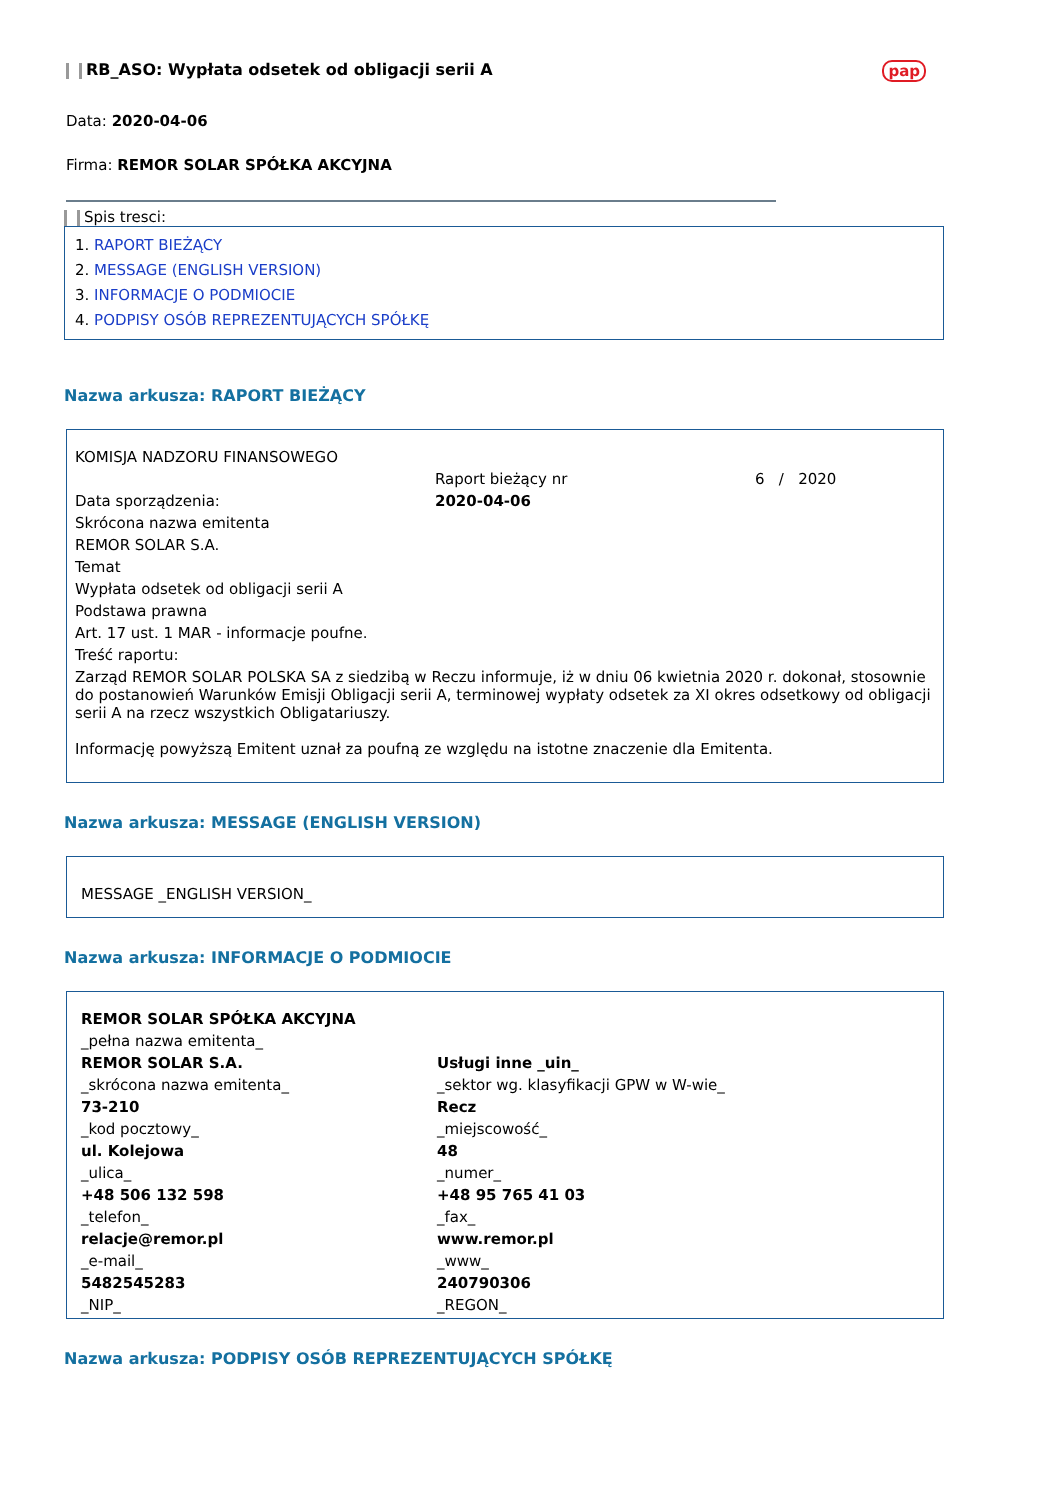RB_ASO: Wypłata odsetek od obligacji serii A pap
Data: 2020-04-06
Firma: REMOR SOLAR SPÓŁKA AKCYJNA
Spis tresci:
1. RAPORT BIEŻĄCY
2. MESSAGE (ENGLISH VERSION)
3. INFORMACJE O PODMIOCIE
4. PODPISY OSÓB REPREZENTUJĄCYCH SPÓŁKĘ
Nazwa arkusza: RAPORT BIEŻĄCY
| KOMISJA NADZORU FINANSOWEGO | | |
| | Raport bieżący nr | 6 / 2020 |
| Data sporządzenia: | 2020-04-06 | |
| Skrócona nazwa emitenta | | |
| REMOR SOLAR S.A. | | |
| Temat | | |
| Wypłata odsetek od obligacji serii A | | |
| Podstawa prawna | | |
| Art. 17 ust. 1 MAR - informacje poufne. | | |
| Treść raportu: | | |
| Zarząd REMOR SOLAR POLSKA SA z siedzibą w Reczu informuje, iż w dniu 06 kwietnia 2020 r. dokonał, stosownie do postanowień Warunków Emisji Obligacji serii A, terminowej wypłaty odsetek za XI okres odsetkowy od obligacji serii A na rzecz wszystkich Obligatariuszy. Informację powyższą Emitent uznał za poufną ze względu na istotne znaczenie dla Emitenta. | | |
Nazwa arkusza: MESSAGE (ENGLISH VERSION)
MESSAGE _ENGLISH VERSION_
Nazwa arkusza: INFORMACJE O PODMIOCIE
| REMOR SOLAR SPÓŁKA AKCYJNA | |
| _pełna nazwa emitenta_ | |
| REMOR SOLAR S.A. | Usługi inne _uin_ |
| _skrócona nazwa emitenta_ | _sektor wg. klasyfikacji GPW w W-wie_ |
| 73-210 | Recz |
| _kod pocztowy_ | _miejscowość_ |
| ul. Kolejowa | 48 |
| _ulica_ | _numer_ |
| +48 506 132 598 | +48 95 765 41 03 |
| _telefon_ | _fax_ |
| relacje@remor.pl | www.remor.pl |
| _e-mail_ | _www_ |
| 5482545283 | 240790306 |
| _NIP_ | _REGON_ |
Nazwa arkusza: PODPISY OSÓB REPREZENTUJĄCYCH SPÓŁKĘ